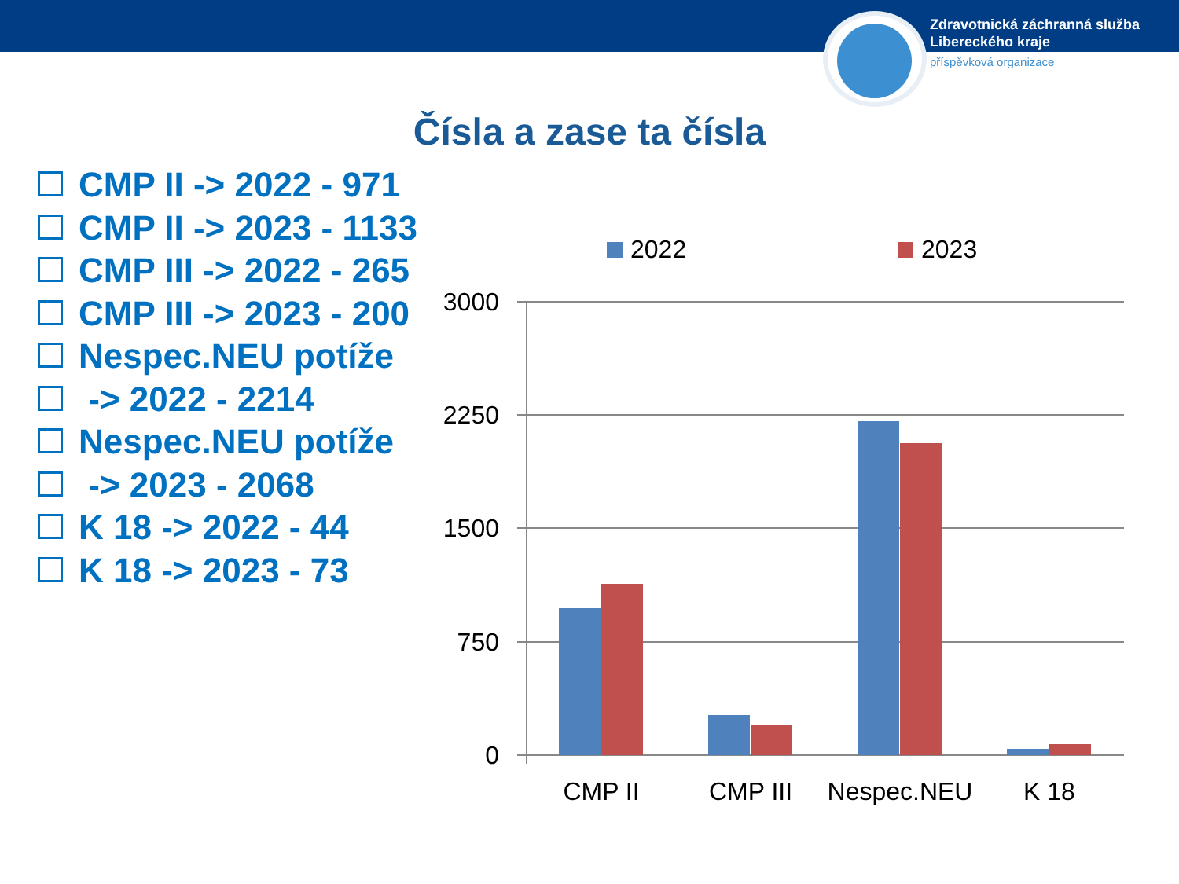Zdravotnická záchranná služba
Libereckého kraje
příspěvková organizace
Čísla a zase ta čísla
CMP II -> 2022 - 971
CMP II -> 2023 - 1133
CMP III -> 2022 - 265
CMP III -> 2023 - 200
Nespec.NEU potíže
-> 2022 - 2214
Nespec.NEU potíže
-> 2023 - 2068
K 18 -> 2022 - 44
K 18 -> 2023 - 73
2022
2023
3000
2250
1500
750
0
CMP II
CMP III
Nespec.NEU
K 18